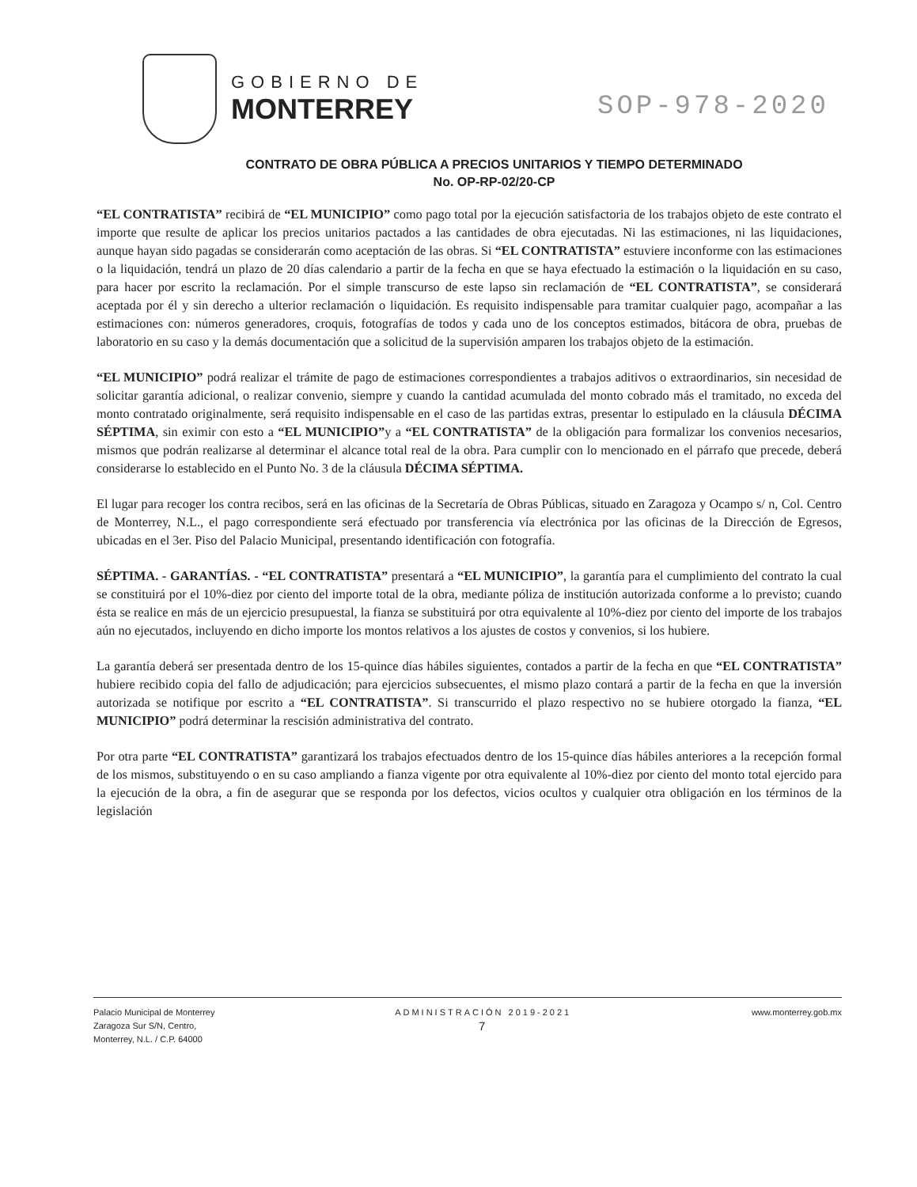GOBIERNO DE
MONTERREY
SOP-978-2020
CONTRATO DE OBRA PÚBLICA A PRECIOS UNITARIOS Y TIEMPO DETERMINADO
No. OP-RP-02/20-CP
“EL CONTRATISTA” recibirá de “EL MUNICIPIO” como pago total por la ejecución satisfactoria de los trabajos objeto de este contrato el importe que resulte de aplicar los precios unitarios pactados a las cantidades de obra ejecutadas. Ni las estimaciones, ni las liquidaciones, aunque hayan sido pagadas se considerarán como aceptación de las obras. Si “EL CONTRATISTA” estuviere inconforme con las estimaciones o la liquidación, tendrá un plazo de 20 días calendario a partir de la fecha en que se haya efectuado la estimación o la liquidación en su caso, para hacer por escrito la reclamación. Por el simple transcurso de este lapso sin reclamación de “EL CONTRATISTA”, se considerará aceptada por él y sin derecho a ulterior reclamación o liquidación. Es requisito indispensable para tramitar cualquier pago, acompañar a las estimaciones con: números generadores, croquis, fotografías de todos y cada uno de los conceptos estimados, bitácora de obra, pruebas de laboratorio en su caso y la demás documentación que a solicitud de la supervisión amparen los trabajos objeto de la estimación.
“EL MUNICIPIO” podrá realizar el trámite de pago de estimaciones correspondientes a trabajos aditivos o extraordinarios, sin necesidad de solicitar garantía adicional, o realizar convenio, siempre y cuando la cantidad acumulada del monto cobrado más el tramitado, no exceda del monto contratado originalmente, será requisito indispensable en el caso de las partidas extras, presentar lo estipulado en la cláusula DÉCIMA SÉPTIMA, sin eximir con esto a “EL MUNICIPIO”y a “EL CONTRATISTA” de la obligación para formalizar los convenios necesarios, mismos que podrán realizarse al determinar el alcance total real de la obra. Para cumplir con lo mencionado en el párrafo que precede, deberá considerarse lo establecido en el Punto No. 3 de la cláusula DÉCIMA SÉPTIMA.
El lugar para recoger los contra recibos, será en las oficinas de la Secretaría de Obras Públicas, situado en Zaragoza y Ocampo s/ n, Col. Centro de Monterrey, N.L., el pago correspondiente será efectuado por transferencia vía electrónica por las oficinas de la Dirección de Egresos, ubicadas en el 3er. Piso del Palacio Municipal, presentando identificación con fotografía.
SÉPTIMA. - GARANTÍAS. - “EL CONTRATISTA” presentará a “EL MUNICIPIO”, la garantía para el cumplimiento del contrato la cual se constituirá por el 10%-diez por ciento del importe total de la obra, mediante póliza de institución autorizada conforme a lo previsto; cuando ésta se realice en más de un ejercicio presupuestal, la fianza se substituirá por otra equivalente al 10%-diez por ciento del importe de los trabajos aún no ejecutados, incluyendo en dicho importe los montos relativos a los ajustes de costos y convenios, si los hubiere.
La garantía deberá ser presentada dentro de los 15-quince días hábiles siguientes, contados a partir de la fecha en que “EL CONTRATISTA” hubiere recibido copia del fallo de adjudicación; para ejercicios subsecuentes, el mismo plazo contará a partir de la fecha en que la inversión autorizada se notifique por escrito a “EL CONTRATISTA”. Si transcurrido el plazo respectivo no se hubiere otorgado la fianza, “EL MUNICIPIO” podrá determinar la rescisión administrativa del contrato.
Por otra parte “EL CONTRATISTA” garantizará los trabajos efectuados dentro de los 15-quince días hábiles anteriores a la recepción formal de los mismos, substituyendo o en su caso ampliando a fianza vigente por otra equivalente al 10%-diez por ciento del monto total ejercido para la ejecución de la obra, a fin de asegurar que se responda por los defectos, vicios ocultos y cualquier otra obligación en los términos de la legislación
Palacio Municipal de Monterrey
Zaragoza Sur S/N, Centro,
Monterrey, N.L. / C.P. 64000
ADMINISTRACIÓN 2019-2021
7
www.monterrey.gob.mx